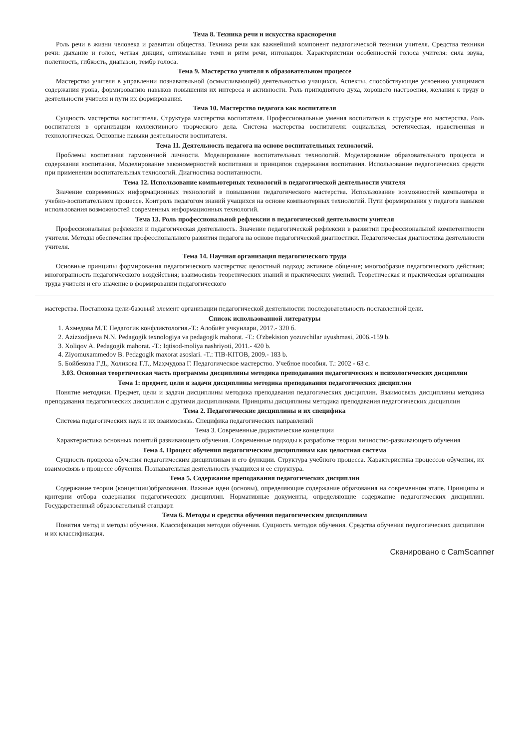Тема 8. Техника речи и искусства красноречия
Роль речи в жизни человека и развитии общества. Техника речи как важнейший компонент педагогической техники учителя. Средства техники речи: дыхание и голос, четкая дикция, оптимальные темп и ритм речи, интонация. Характеристики особенностей голоса учителя: сила звука, полетность, гибкость, диапазон, тембр голоса.
Тема 9. Мастерство учителя в образовательном процессе
Мастерство учителя в управлении познавательной (осмысливающей) деятельностью учащихся. Аспекты, способствующие усвоению учащимися содержания урока, формированию навыков повышения их интереса и активности. Роль приподнятого духа, хорошего настроения, желания к труду в деятельности учителя и пути их формирования.
Тема 10. Мастерство педагога как воспитателя
Сущность мастерства воспитателя. Структура мастерства воспитателя. Профессиональные умения воспитателя в структуре его мастерства. Роль воспитателя в организации коллективного творческого дела. Система мастерства воспитателя: социальная, эстетическая, нравственная и технологическая. Основные навыки деятельности воспитателя.
Тема 11. Деятельность педагога на основе воспитательных технологий.
Проблемы воспитания гармоничной личности. Моделирование воспитательных технологий. Моделирование образовательного процесса и содержания воспитания. Моделирование закономерностей воспитания и принципов содержания воспитания. Использование педагогических средств при применении воспитательных технологий. Диагностика воспитанности.
Тема 12. Использование компьютерных технологий в педагогической деятельности учителя
Значение современных информационных технологий в повышении педагогического мастерства. Использование возможностей компьютера в учебно-воспитательном процессе. Контроль педагогом знаний учащихся на основе компьютерных технологий. Пути формирования у педагога навыков использования возможностей современных информационных технологий.
Тема 13. Роль профессиональной рефлексии в педагогической деятельности учителя
Профессиональная рефлексия и педагогическая деятельность. Значение педагогической рефлексии в развитии профессиональной компетентности учителя. Методы обеспечения профессионального развития педагога на основе педагогической диагностики. Педагогическая диагностика деятельности учителя.
Тема 14. Научная организация педагогического труда
Основные принципы формирования педагогического мастерства: целостный подход; активное общение; многообразие педагогического действия; многогранность педагогического воздействия; взаимосвязь теоретических знаний и практических умений. Теоретическая и практическая организация труда учителя и его значение в формировании педагогического
мастерства. Постановка цели-базовый элемент организации педагогической деятельности: последовательность поставленной цели.
Список использованной литературы
1. Ахмедова М.Т. Педагогик конфликтология.-Т.: Алобиёт учкунлари, 2017.- 320 б.
2. Azizxodjaeva N.N. Pedagogik texnologiya va pedagogik mahorat. -T.: O'zbekiston yozuvchilar uyushmasi, 2006.-159 b.
3. Xoliqov A. Pedagogik mahorat. -T.: Iqtisod-moliya nashriyoti, 2011.- 420 b.
4. Ziyomuxammedov B. Pedagogik maxorat asoslari. -T.: TIB-KITOB, 2009.- 183 b.
5. Бойбекова Г.Д., Холикова Г.Т., Маҳмудова Г. Педагогическое мастерство. Учебное пособия. Т.: 2002 - 63 с.
3.03. Основная теоретическая часть программы дисциплины методика преподавания педагогических и психологических дисциплин
Тема 1: предмет, цели и задачи дисциплины методика преподавания педагогических дисциплин
Понятие методики. Предмет, цели и задачи дисциплины методика преподавания педагогических дисциплин. Взаимосвязь дисциплины методика преподавания педагогических дисциплин с другими дисциплинами. Принципы дисциплины методика преподавания педагогических дисциплин
Тема 2. Педагогические дисциплины и их специфика
Система педагогических наук и их взаимосвязь. Специфика педагогических направлений
Тема 3. Современные дидактические концепции
Характеристика основных понятий развивающего обучения. Современные подходы к разработке теории личностно-развивающего обучения
Тема 4. Процесс обучения педагогическим дисциплинам как целостная система
Сущность процесса обучения педагогическим дисциплинам и его функции. Структура учебного процесса. Характеристика процессов обучения, их взаимосвязь в процессе обучения. Познавательная деятельность учащихся и ее структура.
Тема 5. Содержание преподавания педагогических дисциплин
Содержание теории (концепции)образования. Важные идеи (основы), определяющие содержание образования на современном этапе. Принципы и критерии отбора содержания педагогических дисциплин. Нормативные документы, определяющие содержание педагогических дисциплин. Государственный образовательный стандарт.
Тема 6. Методы и средства обучения педагогическим дисциплинам
Понятия метод и методы обучения. Классификация методов обучения. Сущность методов обучения. Средства обучения педагогических дисциплин и их классификация.
Сканировано с CamScanner